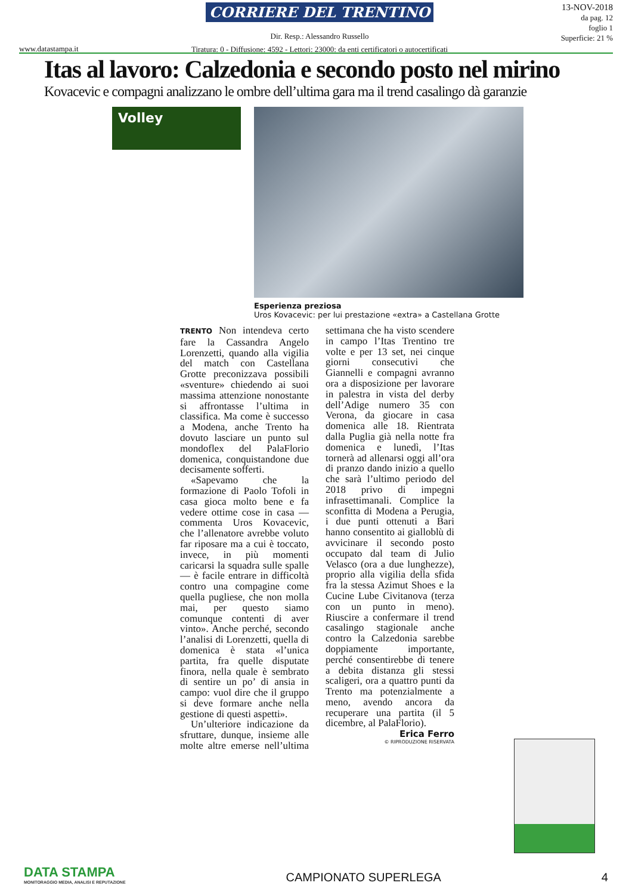www.datastampa.it
CORRIERE DEL TRENTINO
Dir. Resp.: Alessandro Russello
Tiratura: 0 - Diffusione: 4592 - Lettori: 23000: da enti certificatori o autocertificati
13-NOV-2018
da pag. 12
foglio 1
Superficie: 21 %
Itas al lavoro: Calzedonia e secondo posto nel mirino
Kovacevic e compagni analizzano le ombre dell’ultima gara ma il trend casalingo dà garanzie
Volley
Esperienza preziosa
Uros Kovacevic: per lui prestazione «extra» a Castellana Grotte
TRENTO Non intendeva certo fare la Cassandra Angelo Lorenzetti, quando alla vigilia del match con Castellana Grotte preconizzava possibili «sventure» chiedendo ai suoi massima attenzione nonostante si affrontasse l’ultima in classifica. Ma come è successo a Modena, anche Trento ha dovuto lasciare un punto sul mondoflex del PalaFlorio domenica, conquistandone due decisamente sofferti.
«Sapevamo che la formazione di Paolo Tofoli in casa gioca molto bene e fa vedere ottime cose in casa — commenta Uros Kovacevic, che l’allenatore avrebbe voluto far riposare ma a cui è toccato, invece, in più momenti caricarsi la squadra sulle spalle — è facile entrare in difficoltà contro una compagine come quella pugliese, che non molla mai, per questo siamo comunque contenti di aver vinto». Anche perché, secondo l’analisi di Lorenzetti, quella di domenica è stata «l’unica partita, fra quelle disputate finora, nella quale è sembrato di sentire un po’ di ansia in campo: vuol dire che il gruppo si deve formare anche nella gestione di questi aspetti».
Un’ulteriore indicazione da sfruttare, dunque, insieme alle molte altre emerse nell’ultima settimana che ha visto scendere in campo l’Itas Trentino tre volte e per 13 set, nei cinque giorni consecutivi che Giannelli e compagni avranno ora a disposizione per lavorare in palestra in vista del derby dell’Adige numero 35 con Verona, da giocare in casa domenica alle 18. Rientrata dalla Puglia già nella notte fra domenica e lunedì, l’Itas tornerà ad allenarsi oggi all’ora di pranzo dando inizio a quello che sarà l’ultimo periodo del 2018 privo di impegni infrasettimanali. Complice la sconfitta di Modena a Perugia, i due punti ottenuti a Bari hanno consentito ai gialloblù di avvicinare il secondo posto occupato dal team di Julio Velasco (ora a due lunghezze), proprio alla vigilia della sfida fra la stessa Azimut Shoes e la Cucine Lube Civitanova (terza con un punto in meno). Riuscire a confermare il trend casalingo stagionale anche contro la Calzedonia sarebbe doppiamente importante, perché consentirebbe di tenere a debita distanza gli stessi scaligeri, ora a quattro punti da Trento ma potenzialmente a meno, avendo ancora da recuperare una partita (il 5 dicembre, al PalaFlorio).
Erica Ferro
© RIPRODUZIONE RISERVATA
DATA STAMPA
MONITORAGGIO MEDIA, ANALISI E REPUTAZIONE
CAMPIONATO SUPERLEGA
4